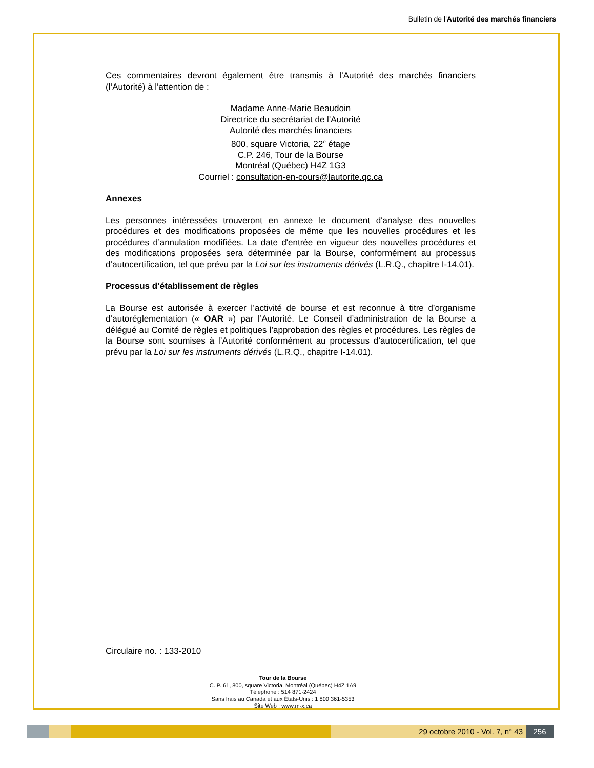Bulletin de l'Autorité des marchés financiers
Ces commentaires devront également être transmis à l’Autorité des marchés financiers (l’Autorité) à l'attention de :
Madame Anne-Marie Beaudoin
Directrice du secrétariat de l'Autorité
Autorité des marchés financiers
800, square Victoria, 22<sup>e</sup> étage
C.P. 246, Tour de la Bourse
Montréal (Québec) H4Z 1G3
Courriel : consultation-en-cours@lautorite.qc.ca
Annexes
Les personnes intéressées trouveront en annexe le document d'analyse des nouvelles procédures et des modifications proposées de même que les nouvelles procédures et les procédures d’annulation modifiées. La date d'entrée en vigueur des nouvelles procédures et des modifications proposées sera déterminée par la Bourse, conformément au processus d’autocertification, tel que prévu par la Loi sur les instruments dérivés (L.R.Q., chapitre I-14.01).
Processus d’établissement de règles
La Bourse est autorisée à exercer l’activité de bourse et est reconnue à titre d’organisme d’autoréglementation (« OAR ») par l’Autorité. Le Conseil d’administration de la Bourse a délégué au Comité de règles et politiques l’approbation des règles et procédures. Les règles de la Bourse sont soumises à l’Autorité conformément au processus d’autocertification, tel que prévu par la Loi sur les instruments dérivés (L.R.Q., chapitre I-14.01).
Circulaire no. : 133-2010
Tour de la Bourse
C. P. 61, 800, square Victoria, Montréal (Québec) H4Z 1A9
Téléphone : 514 871-2424
Sans frais au Canada et aux États-Unis : 1 800 361-5353
Site Web : www.m-x.ca
29 octobre 2010 - Vol. 7, n° 43 256